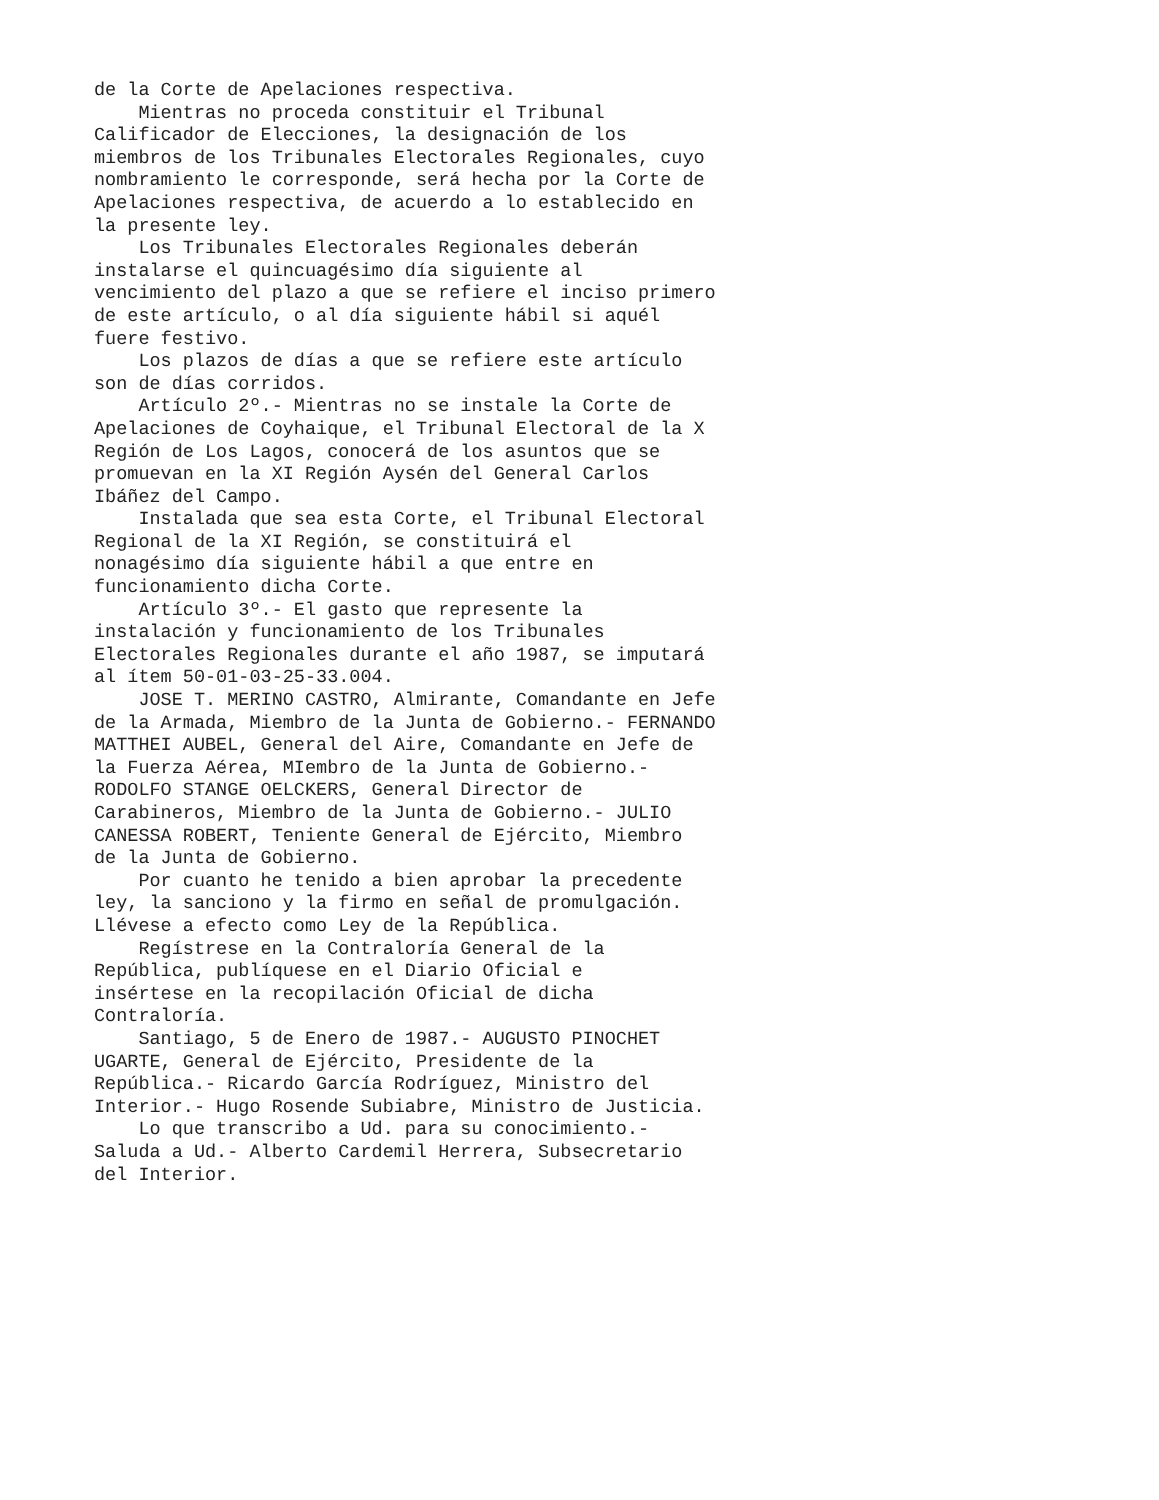de la Corte de Apelaciones respectiva.
    Mientras no proceda constituir el Tribunal
Calificador de Elecciones, la designación de los
miembros de los Tribunales Electorales Regionales, cuyo
nombramiento le corresponde, será hecha por la Corte de
Apelaciones respectiva, de acuerdo a lo establecido en
la presente ley.
    Los Tribunales Electorales Regionales deberán
instalarse el quincuagésimo día siguiente al
vencimiento del plazo a que se refiere el inciso primero
de este artículo, o al día siguiente hábil si aquél
fuere festivo.
    Los plazos de días a que se refiere este artículo
son de días corridos.
    Artículo 2º.- Mientras no se instale la Corte de
Apelaciones de Coyhaique, el Tribunal Electoral de la X
Región de Los Lagos, conocerá de los asuntos que se
promuevan en la XI Región Aysén del General Carlos
Ibáñez del Campo.
    Instalada que sea esta Corte, el Tribunal Electoral
Regional de la XI Región, se constituirá el
nonagésimo día siguiente hábil a que entre en
funcionamiento dicha Corte.
    Artículo 3º.- El gasto que represente la
instalación y funcionamiento de los Tribunales
Electorales Regionales durante el año 1987, se imputará
al ítem 50-01-03-25-33.004.
    JOSE T. MERINO CASTRO, Almirante, Comandante en Jefe
de la Armada, Miembro de la Junta de Gobierno.- FERNANDO
MATTHEI AUBEL, General del Aire, Comandante en Jefe de
la Fuerza Aérea, MIembro de la Junta de Gobierno.-
RODOLFO STANGE OELCKERS, General Director de
Carabineros, Miembro de la Junta de Gobierno.- JULIO
CANESSA ROBERT, Teniente General de Ejército, Miembro
de la Junta de Gobierno.
    Por cuanto he tenido a bien aprobar la precedente
ley, la sanciono y la firmo en señal de promulgación.
Llévese a efecto como Ley de la República.
    Regístrese en la Contraloría General de la
República, publíquese en el Diario Oficial e
insértese en la recopilación Oficial de dicha
Contraloría.
    Santiago, 5 de Enero de 1987.- AUGUSTO PINOCHET
UGARTE, General de Ejército, Presidente de la
República.- Ricardo García Rodríguez, Ministro del
Interior.- Hugo Rosende Subiabre, Ministro de Justicia.
    Lo que transcribo a Ud. para su conocimiento.-
Saluda a Ud.- Alberto Cardemil Herrera, Subsecretario
del Interior.